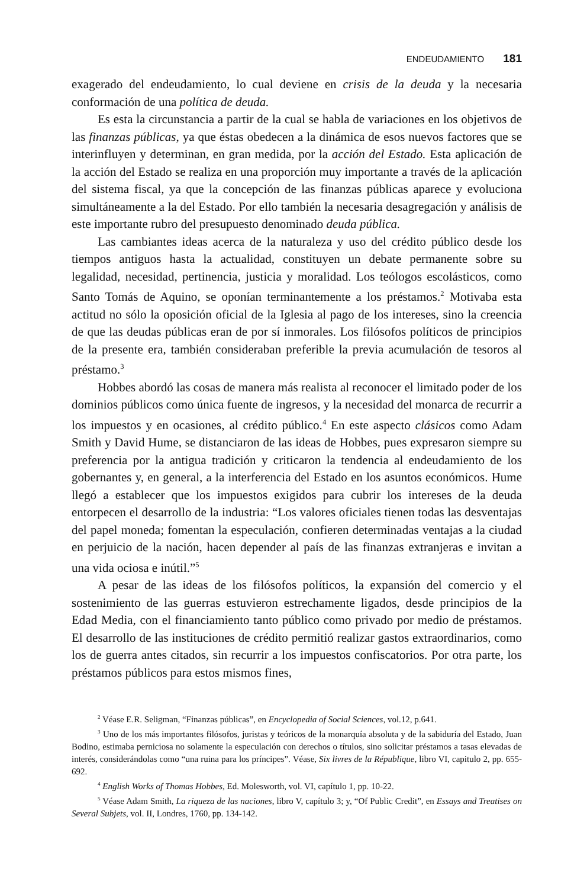ENDEUDAMIENTO 181
exagerado del endeudamiento, lo cual deviene en crisis de la deuda y la necesaria conformación de una política de deuda.
Es esta la circunstancia a partir de la cual se habla de variaciones en los objetivos de las finanzas públicas, ya que éstas obedecen a la dinámica de esos nuevos factores que se interinfluyen y determinan, en gran medida, por la acción del Estado. Esta aplicación de la acción del Estado se realiza en una proporción muy importante a través de la aplicación del sistema fiscal, ya que la concepción de las finanzas públicas aparece y evoluciona simultáneamente a la del Estado. Por ello también la necesaria desagregación y análisis de este importante rubro del presupuesto denominado deuda pública.
Las cambiantes ideas acerca de la naturaleza y uso del crédito público desde los tiempos antiguos hasta la actualidad, constituyen un debate permanente sobre su legalidad, necesidad, pertinencia, justicia y moralidad. Los teólogos escolásticos, como Santo Tomás de Aquino, se oponían terminantemente a los préstamos.<sup>2</sup> Motivaba esta actitud no sólo la oposición oficial de la Iglesia al pago de los intereses, sino la creencia de que las deudas públicas eran de por sí inmorales. Los filósofos políticos de principios de la presente era, también consideraban preferible la previa acumulación de tesoros al préstamo.<sup>3</sup>
Hobbes abordó las cosas de manera más realista al reconocer el limitado poder de los dominios públicos como única fuente de ingresos, y la necesidad del monarca de recurrir a los impuestos y en ocasiones, al crédito público.<sup>4</sup> En este aspecto clásicos como Adam Smith y David Hume, se distanciaron de las ideas de Hobbes, pues expresaron siempre su preferencia por la antigua tradición y criticaron la tendencia al endeudamiento de los gobernantes y, en general, a la interferencia del Estado en los asuntos económicos. Hume llegó a establecer que los impuestos exigidos para cubrir los intereses de la deuda entorpecen el desarrollo de la industria: “Los valores oficiales tienen todas las desventajas del papel moneda; fomentan la especulación, confieren determinadas ventajas a la ciudad en perjuicio de la nación, hacen depender al país de las finanzas extranjeras e invitan a una vida ociosa e inútil.”<sup>5</sup>
A pesar de las ideas de los filósofos políticos, la expansión del comercio y el sostenimiento de las guerras estuvieron estrechamente ligados, desde principios de la Edad Media, con el financiamiento tanto público como privado por medio de préstamos. El desarrollo de las instituciones de crédito permitió realizar gastos extraordinarios, como los de guerra antes citados, sin recurrir a los impuestos confiscatorios. Por otra parte, los préstamos públicos para estos mismos fines,
<sup>2</sup> Véase E.R. Seligman, “Finanzas públicas”, en Encyclopedia of Social Sciences, vol.12, p.641.
<sup>3</sup> Uno de los más importantes filósofos, juristas y teóricos de la monarquía absoluta y de la sabiduría del Estado, Juan Bodino, estimaba perniciosa no solamente la especulación con derechos o títulos, sino solicitar préstamos a tasas elevadas de interés, considerándolas como “una ruina para los príncipes”. Véase, Six livres de la République, libro VI, capitulo 2, pp. 655-692.
<sup>4</sup> English Works of Thomas Hobbes, Ed. Molesworth, vol. VI, capítulo 1, pp. 10-22.
<sup>5</sup> Véase Adam Smith, La riqueza de las naciones, libro V, capítulo 3; y, “Of Public Credit”, en Essays and Treatises on Several Subjets, vol. II, Londres, 1760, pp. 134-142.